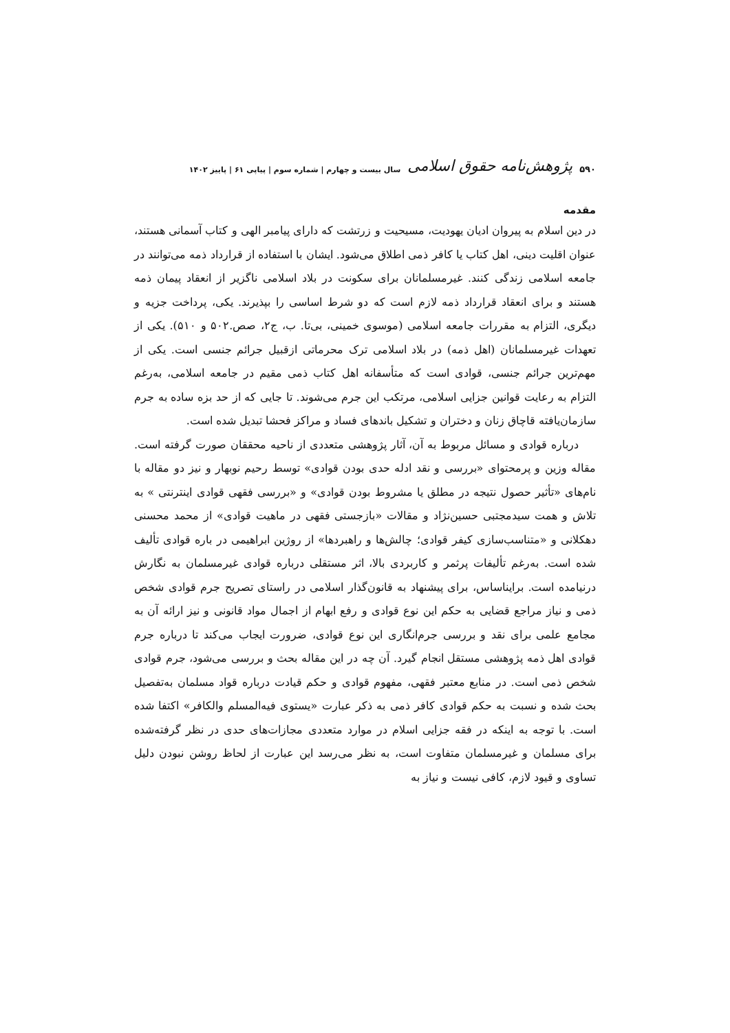۵۹۰ پژوهش‌نامه حقوق اسلامی سال بیست و چهارم | شماره سوم | پیاپی ۶۱ | پاییز ۱۴۰۲
مقدمه
در دین اسلام به پیروان ادیان یهودیت، مسیحیت و زرتشت که دارای پیامبر الهی و کتاب آسمانی هستند، عنوان اقلیت دینی، اهل کتاب یا کافر ذمی اطلاق می‌شود. ایشان با استفاده از قرارداد ذمه می‌توانند در جامعه اسلامی زندگی کنند. غیرمسلمانان برای سکونت در بلاد اسلامی ناگزیر از انعقاد پیمان ذمه هستند و برای انعقاد قرارداد ذمه لازم است که دو شرط اساسی را بپذیرند. یکی، پرداخت جزیه و دیگری، التزام به مقررات جامعه اسلامی (موسوی خمینی، بی‌تا. ب، ج۲، صص.۵۰۲ و ۵۱۰). یکی از تعهدات غیرمسلمانان (اهل ذمه) در بلاد اسلامی ترک محرماتی ازقبیل جرائم جنسی است. یکی از مهم‌ترین جرائم جنسی، قوادی است که متأسفانه اهل کتاب ذمی مقیم در جامعه اسلامی، به‌رغم التزام به رعایت قوانین جزایی اسلامی، مرتکب این جرم می‌شوند. تا جایی که از حد بزه ساده به جرم سازمان‌یافته قاچاق زنان و دختران و تشکیل باندهای فساد و مراکز فحشا تبدیل شده است.
درباره قوادی و مسائل مربوط به آن، آثار پژوهشی متعددی از ناحیه محققان صورت گرفته است. مقاله وزین و پرمحتوای «بررسی و نقد ادله حدی بودن قوادی» توسط رحیم نوبهار و نیز دو مقاله با نام‌های «تأثیر حصول نتیجه در مطلق یا مشروط بودن قوادی» و «بررسی فقهی قوادی اینترنتی » به تلاش و همت سیدمجتبی حسین‌نژاد و مقالات «بازجستی فقهی در ماهیت قوادی» از محمد محسنی دهکلانی و «متناسب‌سازی کیفر قوادی؛ چالش‌ها و راهبردها» از روژین ابراهیمی در باره قوادی تألیف شده است. به‌رغم تألیفات پرثمر و کاربردی بالا، اثر مستقلی درباره قوادی غیرمسلمان به نگارش درنیامده است. برایناساس، برای پیشنهاد به قانون‌گذار اسلامی در راستای تصریح جرم قوادی شخص ذمی و نیاز مراجع قضایی به حکم این نوع قوادی و رفع ابهام از اجمال مواد قانونی و نیز ارائه آن به مجامع علمی برای نقد و بررسی جرم‌انگاری این نوع قوادی، ضرورت ایجاب می‌کند تا درباره جرم قوادی اهل ذمه پژوهشی مستقل انجام گیرد. آن چه در این مقاله بحث و بررسی می‌شود، جرم قوادی شخص ذمی است. در منابع معتبر فقهی، مفهوم قوادی و حکم قیادت درباره قواد مسلمان به‌تفصیل بحث شده و نسبت به حکم قوادی کافر ذمی به ذکر عبارت «یستوی فیه‌المسلم والکافر» اکتفا شده است. با توجه به اینکه در فقه جزایی اسلام در موارد متعددی مجازات‌های حدی در نظر گرفته‌شده برای مسلمان و غیرمسلمان متفاوت است، به نظر می‌رسد این عبارت از لحاظ روشن نبودن دلیل تساوی و قیود لازم، کافی نیست و نیاز به